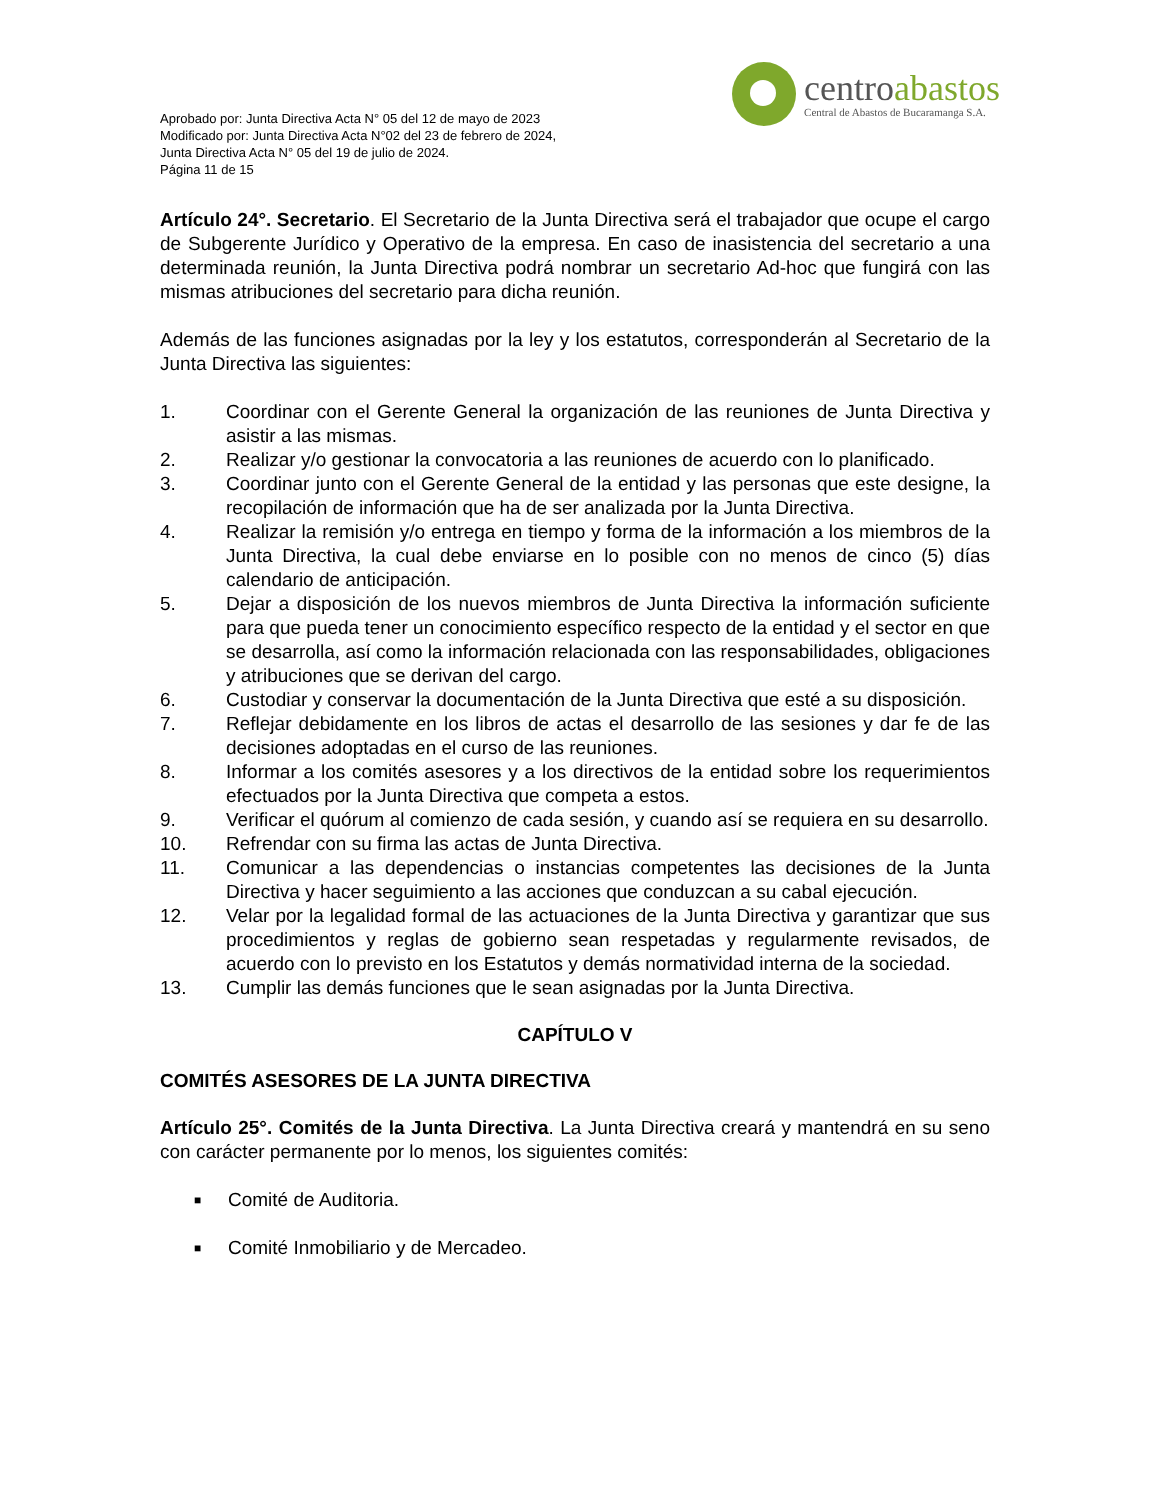Aprobado por: Junta Directiva Acta N° 05 del 12 de mayo de 2023
Modificado por: Junta Directiva Acta N°02 del 23 de febrero de 2024,
Junta Directiva Acta N° 05 del 19 de julio de 2024.
Página 11 de 15
centroabastos
Central de Abastos de Bucaramanga S.A.
Artículo 24°. Secretario. El Secretario de la Junta Directiva será el trabajador que ocupe el cargo de Subgerente Jurídico y Operativo de la empresa. En caso de inasistencia del secretario a una determinada reunión, la Junta Directiva podrá nombrar un secretario Ad-hoc que fungirá con las mismas atribuciones del secretario para dicha reunión.
Además de las funciones asignadas por la ley y los estatutos, corresponderán al Secretario de la Junta Directiva las siguientes:
1. Coordinar con el Gerente General la organización de las reuniones de Junta Directiva y asistir a las mismas.
2. Realizar y/o gestionar la convocatoria a las reuniones de acuerdo con lo planificado.
3. Coordinar junto con el Gerente General de la entidad y las personas que este designe, la recopilación de información que ha de ser analizada por la Junta Directiva.
4. Realizar la remisión y/o entrega en tiempo y forma de la información a los miembros de la Junta Directiva, la cual debe enviarse en lo posible con no menos de cinco (5) días calendario de anticipación.
5. Dejar a disposición de los nuevos miembros de Junta Directiva la información suficiente para que pueda tener un conocimiento específico respecto de la entidad y el sector en que se desarrolla, así como la información relacionada con las responsabilidades, obligaciones y atribuciones que se derivan del cargo.
6. Custodiar y conservar la documentación de la Junta Directiva que esté a su disposición.
7. Reflejar debidamente en los libros de actas el desarrollo de las sesiones y dar fe de las decisiones adoptadas en el curso de las reuniones.
8. Informar a los comités asesores y a los directivos de la entidad sobre los requerimientos efectuados por la Junta Directiva que competa a estos.
9. Verificar el quórum al comienzo de cada sesión, y cuando así se requiera en su desarrollo.
10. Refrendar con su firma las actas de Junta Directiva.
11. Comunicar a las dependencias o instancias competentes las decisiones de la Junta Directiva y hacer seguimiento a las acciones que conduzcan a su cabal ejecución.
12. Velar por la legalidad formal de las actuaciones de la Junta Directiva y garantizar que sus procedimientos y reglas de gobierno sean respetadas y regularmente revisados, de acuerdo con lo previsto en los Estatutos y demás normatividad interna de la sociedad.
13. Cumplir las demás funciones que le sean asignadas por la Junta Directiva.
CAPÍTULO V
COMITÉS ASESORES DE LA JUNTA DIRECTIVA
Artículo 25°. Comités de la Junta Directiva. La Junta Directiva creará y mantendrá en su seno con carácter permanente por lo menos, los siguientes comités:
■ Comité de Auditoria.
■ Comité Inmobiliario y de Mercadeo.